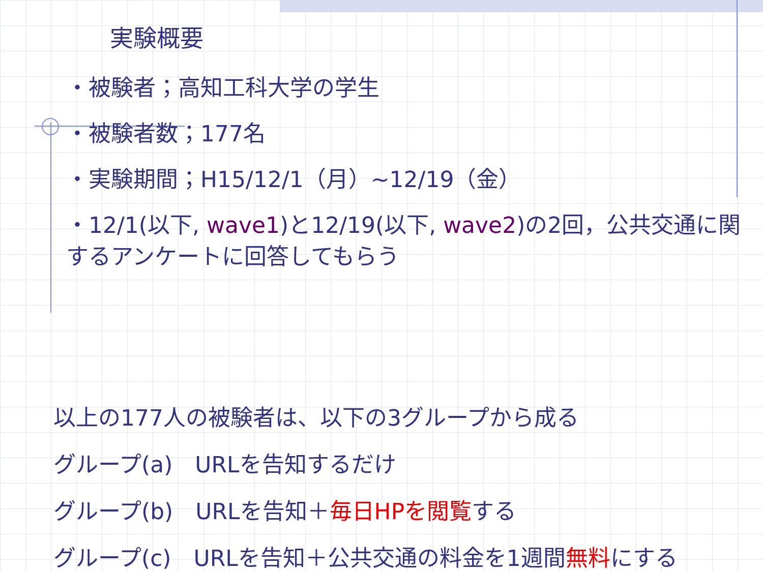実験概要
・被験者；高知工科大学の学生
・被験者数；177名
・実験期間；H15/12/1（月）~12/19（金）
・12/1(以下, wave1)と12/19(以下, wave2)の2回，公共交通に関するアンケートに回答してもらう
以上の177人の被験者は、以下の3グループから成る
グループ(a)　URLを告知するだけ
グループ(b)　URLを告知＋毎日HPを閲覧する
グループ(c)　URLを告知＋公共交通の料金を1週間無料にする